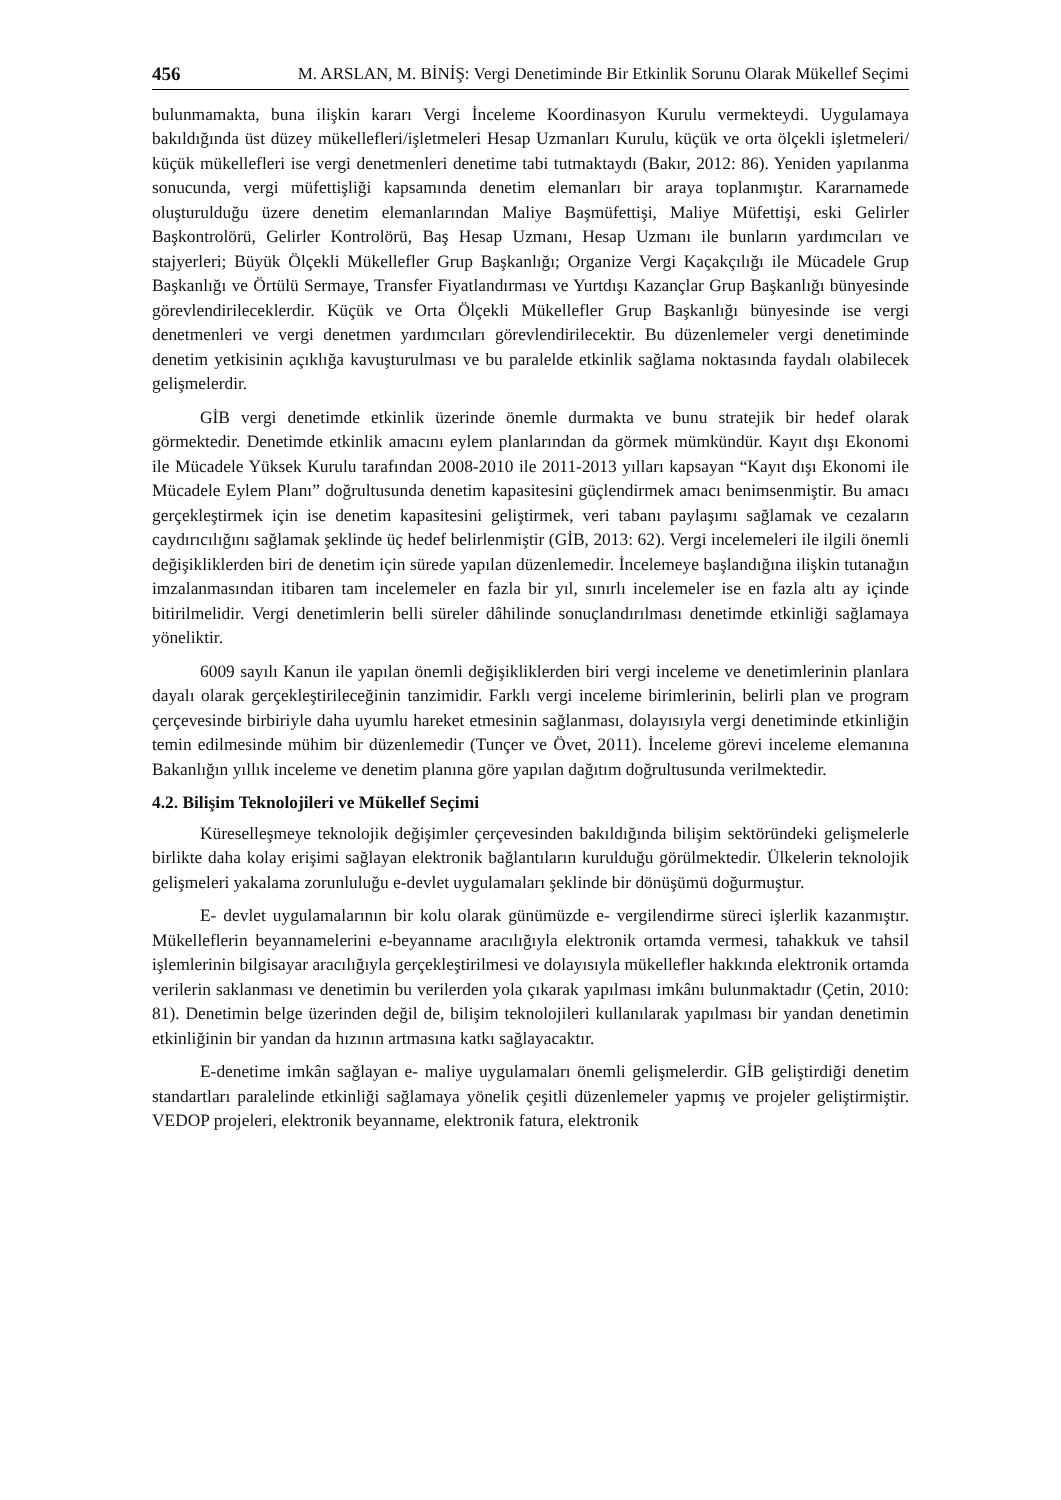456 M. ARSLAN, M. BİNİŞ: Vergi Denetiminde Bir Etkinlik Sorunu Olarak Mükellef Seçimi
bulunmamakta, buna ilişkin kararı Vergi İnceleme Koordinasyon Kurulu vermekteydi. Uygulamaya bakıldığında üst düzey mükellefleri/işletmeleri Hesap Uzmanları Kurulu, küçük ve orta ölçekli işletmeleri/ küçük mükellefleri ise vergi denetmenleri denetime tabi tutmaktaydı (Bakır, 2012: 86). Yeniden yapılanma sonucunda, vergi müfettişliği kapsamında denetim elemanları bir araya toplanmıştır. Kararnamede oluşturulduğu üzere denetim elemanlarından Maliye Başmüfettişi, Maliye Müfettişi, eski Gelirler Başkontrolörü, Gelirler Kontrolörü, Baş Hesap Uzmanı, Hesap Uzmanı ile bunların yardımcıları ve stajyerleri; Büyük Ölçekli Mükellefler Grup Başkanlığı; Organize Vergi Kaçakçılığı ile Mücadele Grup Başkanlığı ve Örtülü Sermaye, Transfer Fiyatlandırması ve Yurtdışı Kazançlar Grup Başkanlığı bünyesinde görevlendirileceklerdir. Küçük ve Orta Ölçekli Mükellefler Grup Başkanlığı bünyesinde ise vergi denetmenleri ve vergi denetmen yardımcıları görevlendirilecektir. Bu düzenlemeler vergi denetiminde denetim yetkisinin açıklığa kavuşturulması ve bu paralelde etkinlik sağlama noktasında faydalı olabilecek gelişmelerdir.
GİB vergi denetimde etkinlik üzerinde önemle durmakta ve bunu stratejik bir hedef olarak görmektedir. Denetimde etkinlik amacını eylem planlarından da görmek mümkündür. Kayıt dışı Ekonomi ile Mücadele Yüksek Kurulu tarafından 2008-2010 ile 2011-2013 yılları kapsayan “Kayıt dışı Ekonomi ile Mücadele Eylem Planı” doğrultusunda denetim kapasitesini güçlendirmek amacı benimsenmiştir. Bu amacı gerçekleştirmek için ise denetim kapasitesini geliştirmek, veri tabanı paylaşımı sağlamak ve cezaların caydırıcılığını sağlamak şeklinde üç hedef belirlenmiştir (GİB, 2013: 62). Vergi incelemeleri ile ilgili önemli değişikliklerden biri de denetim için sürede yapılan düzenlemedir. İncelemeye başlandığına ilişkin tutanağın imzalanmasından itibaren tam incelemeler en fazla bir yıl, sınırlı incelemeler ise en fazla altı ay içinde bitirilmelidir. Vergi denetimlerin belli süreler dâhilinde sonuçlandırılması denetimde etkinliği sağlamaya yöneliktir.
6009 sayılı Kanun ile yapılan önemli değişikliklerden biri vergi inceleme ve denetimlerinin planlara dayalı olarak gerçekleştirileceğinin tanzimidir. Farklı vergi inceleme birimlerinin, belirli plan ve program çerçevesinde birbiriyle daha uyumlu hareket etmesinin sağlanması, dolayısıyla vergi denetiminde etkinliğin temin edilmesinde mühim bir düzenlemedir (Tunçer ve Övet, 2011). İnceleme görevi inceleme elemanına Bakanlığın yıllık inceleme ve denetim planına göre yapılan dağıtım doğrultusunda verilmektedir.
4.2. Bilişim Teknolojileri ve Mükellef Seçimi
Küreselleşmeye teknolojik değişimler çerçevesinden bakıldığında bilişim sektöründeki gelişmelerle birlikte daha kolay erişimi sağlayan elektronik bağlantıların kurulduğu görülmektedir. Ülkelerin teknolojik gelişmeleri yakalama zorunluluğu e-devlet uygulamaları şeklinde bir dönüşümü doğurmuştur.
E- devlet uygulamalarının bir kolu olarak günümüzde e- vergilendirme süreci işlerlik kazanmıştır. Mükelleflerin beyannamelerini e-beyanname aracılığıyla elektronik ortamda vermesi, tahakkuk ve tahsil işlemlerinin bilgisayar aracılığıyla gerçekleştirilmesi ve dolayısıyla mükellefler hakkında elektronik ortamda verilerin saklanması ve denetimin bu verilerden yola çıkarak yapılması imkânı bulunmaktadır (Çetin, 2010: 81). Denetimin belge üzerinden değil de, bilişim teknolojileri kullanılarak yapılması bir yandan denetimin etkinliğinin bir yandan da hızının artmasına katkı sağlayacaktır.
E-denetime imkân sağlayan e- maliye uygulamaları önemli gelişmelerdir. GİB geliştirdiği denetim standartları paralelinde etkinliği sağlamaya yönelik çeşitli düzenlemeler yapmış ve projeler geliştirmiştir. VEDOP projeleri, elektronik beyanname, elektronik fatura, elektronik